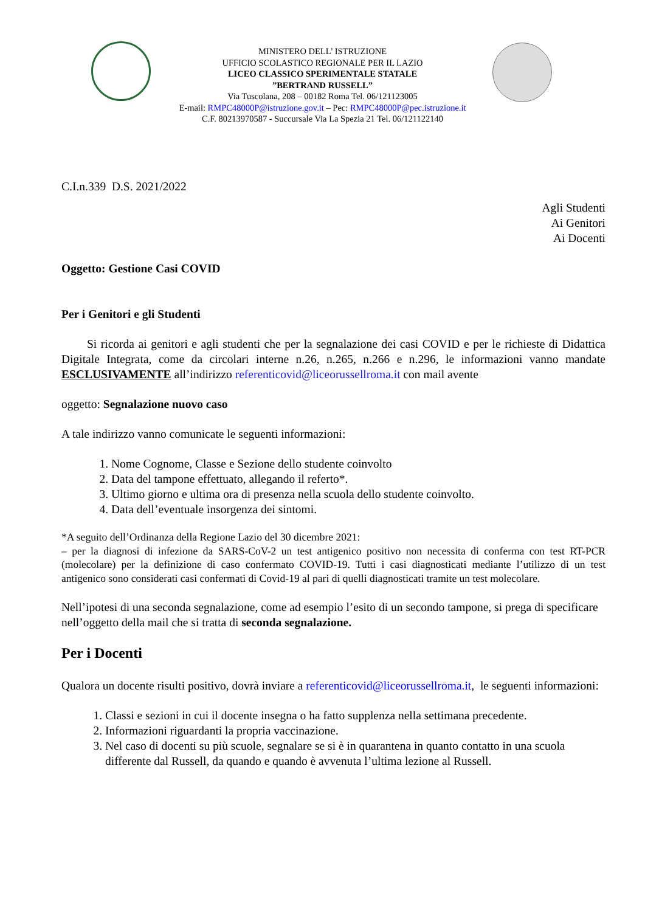MINISTERO DELL’ ISTRUZIONE
UFFICIO SCOLASTICO REGIONALE PER IL LAZIO
LICEO CLASSICO SPERIMENTALE STATALE
”BERTRAND RUSSELL”
Via Tuscolana, 208 – 00182 Roma Tel. 06/121123005
E-mail: RMPC48000P@istruzione.gov.it – Pec: RMPC48000P@pec.istruzione.it
C.F. 80213970587 - Succursale Via La Spezia 21 Tel. 06/121122140
C.I.n.339 D.S. 2021/2022
Agli Studenti
Ai Genitori
Ai Docenti
Oggetto: Gestione Casi COVID
Per i Genitori e gli Studenti
Si ricorda ai genitori e agli studenti che per la segnalazione dei casi COVID e per le richieste di Didattica Digitale Integrata, come da circolari interne n.26, n.265, n.266 e n.296, le informazioni vanno mandate ESCLUSIVAMENTE all’indirizzo referenticovid@liceorussellroma.it con mail avente
oggetto: Segnalazione nuovo caso
A tale indirizzo vanno comunicate le seguenti informazioni:
1. Nome Cognome, Classe e Sezione dello studente coinvolto
2. Data del tampone effettuato, allegando il referto*.
3. Ultimo giorno e ultima ora di presenza nella scuola dello studente coinvolto.
4. Data dell’eventuale insorgenza dei sintomi.
*A seguito dell’Ordinanza della Regione Lazio del 30 dicembre 2021:
– per la diagnosi di infezione da SARS-CoV-2 un test antigenico positivo non necessita di conferma con test RT-PCR (molecolare) per la definizione di caso confermato COVID-19. Tutti i casi diagnosticati mediante l’utilizzo di un test antigenico sono considerati casi confermati di Covid-19 al pari di quelli diagnosticati tramite un test molecolare.
Nell’ipotesi di una seconda segnalazione, come ad esempio l’esito di un secondo tampone, si prega di specificare nell’oggetto della mail che si tratta di seconda segnalazione.
Per i Docenti
Qualora un docente risulti positivo, dovrà inviare a referenticovid@liceorussellroma.it, le seguenti informazioni:
1. Classi e sezioni in cui il docente insegna o ha fatto supplenza nella settimana precedente.
2. Informazioni riguardanti la propria vaccinazione.
3. Nel caso di docenti su più scuole, segnalare se si è in quarantena in quanto contatto in una scuola differente dal Russell, da quando e quando è avvenuta l’ultima lezione al Russell.